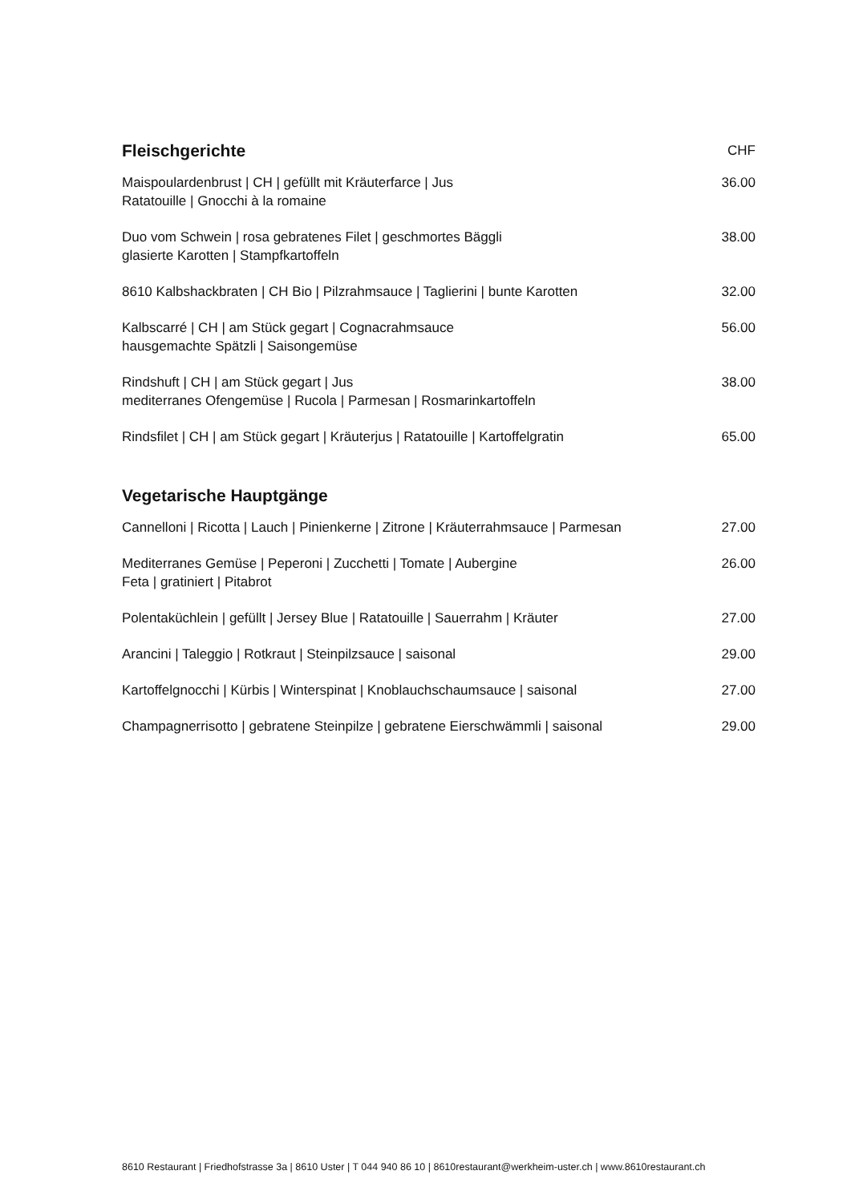| Fleischgerichte | CHF |
| --- | --- |
| Maispoulardenbrust / CH / gefüllt mit Kräuterfarce / Jus Ratatouille / Gnocchi à la romaine | 36.00 |
| Duo vom Schwein / rosa gebratenes Filet / geschmortes Bäggli glasierte Karotten / Stampfkartoffeln | 38.00 |
| 8610 Kalbshackbraten / CH Bio / Pilzrahmsauce / Taglierini / bunte Karotten | 32.00 |
| Kalbscarré / CH / am Stück gegart / Cognacrahmsauce hausgemachte Spätzli / Saisongemüse | 56.00 |
| Rindshuft / CH / am Stück gegart / Jus mediterranes Ofengemüse / Rucola / Parmesan / Rosmarinkartoffeln | 38.00 |
| Rindsfilet / CH / am Stück gegart / Kräuterjus / Ratatouille / Kartoffelgratin | 65.00 |
| Vegetarische Hauptgänge | |
| Cannelloni / Ricotta / Lauch / Pinienkerne / Zitrone / Kräuterrahmsauce / Parmesan | 27.00 |
| Mediterranes Gemüse / Peperoni / Zucchetti / Tomate / Aubergine Feta / gratiniert / Pitabrot | 26.00 |
| Polentaküchlein / gefüllt / Jersey Blue / Ratatouille / Sauerrahm / Kräuter | 27.00 |
| Arancini / Taleggio / Rotkraut / Steinpilzsauce / saisonal | 29.00 |
| Kartoffelgnocchi / Kürbis / Winterspinat / Knoblauchschaumsauce / saisonal | 27.00 |
| Champagnerrisotto / gebratene Steinpilze / gebratene Eierschwämmli / saisonal | 29.00 |
8610 Restaurant | Friedhofstrasse 3a | 8610 Uster | T 044 940 86 10 | 8610restaurant@werkheim-uster.ch | www.8610restaurant.ch